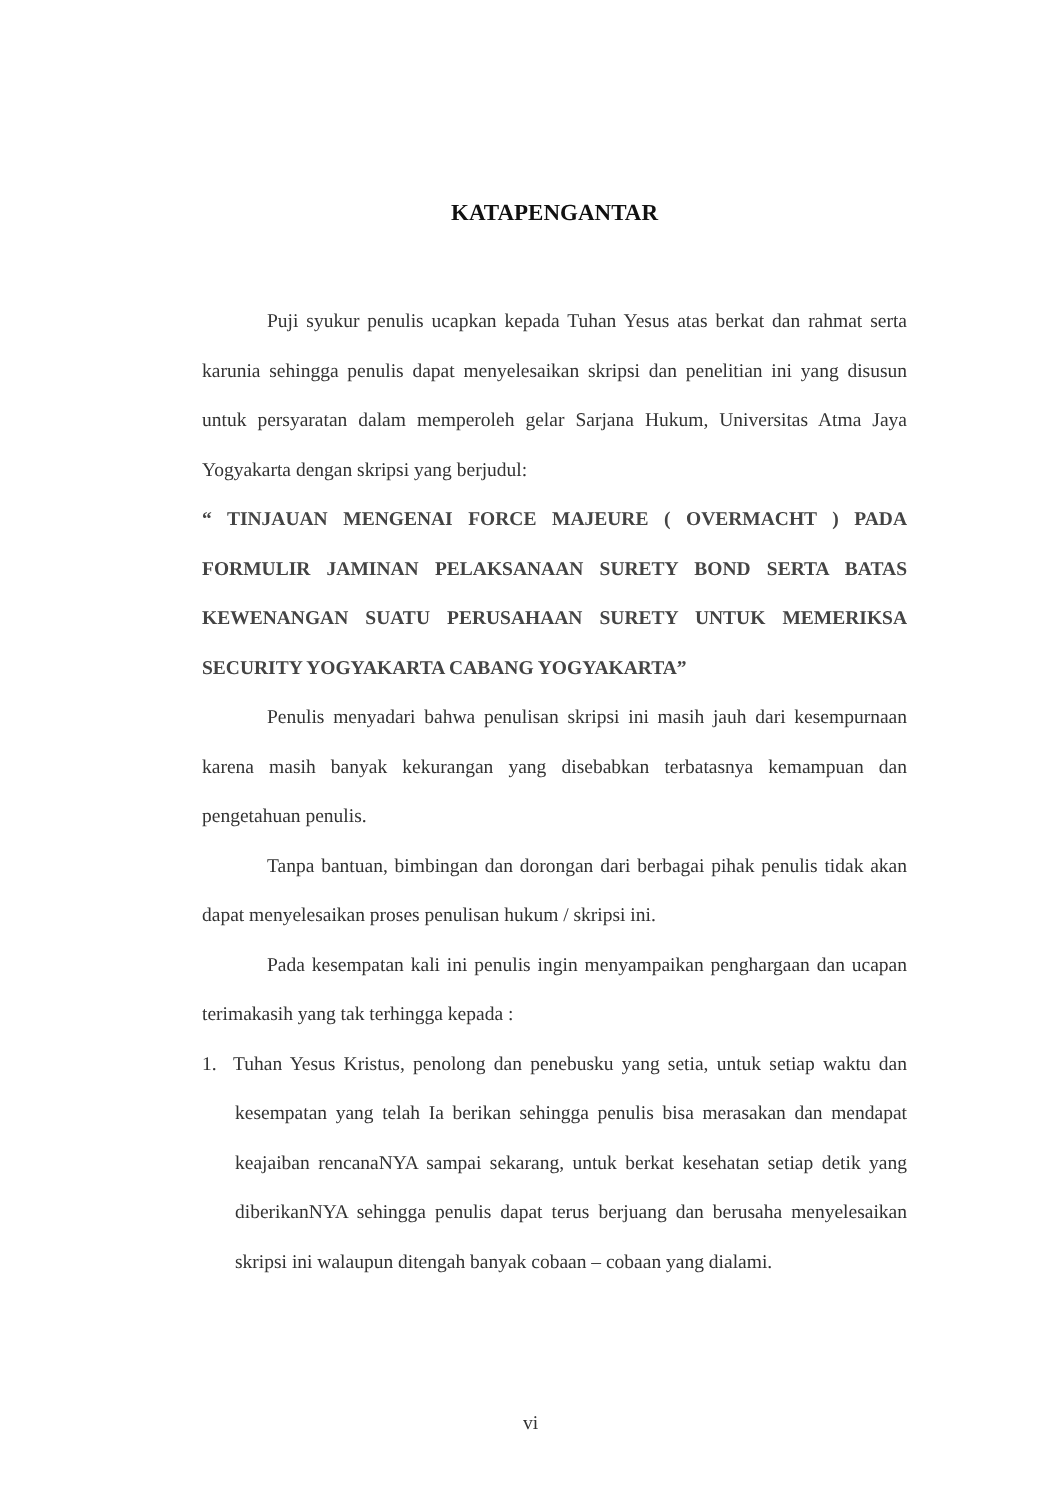KATAPENGANTAR
Puji syukur penulis ucapkan kepada Tuhan Yesus atas berkat dan rahmat serta karunia sehingga penulis dapat menyelesaikan skripsi dan penelitian ini yang disusun untuk persyaratan dalam memperoleh gelar Sarjana Hukum, Universitas Atma Jaya Yogyakarta dengan skripsi yang berjudul:
“ TINJAUAN MENGENAI FORCE MAJEURE ( OVERMACHT ) PADA FORMULIR JAMINAN PELAKSANAAN SURETY BOND SERTA BATAS KEWENANGAN SUATU PERUSAHAAN SURETY UNTUK MEMERIKSA SECURITY YOGYAKARTA CABANG YOGYAKARTA”
Penulis menyadari bahwa penulisan skripsi ini masih jauh dari kesempurnaan karena masih banyak kekurangan yang disebabkan terbatasnya kemampuan dan pengetahuan penulis.
Tanpa bantuan, bimbingan dan dorongan dari berbagai pihak penulis tidak akan dapat menyelesaikan proses penulisan hukum / skripsi ini.
Pada kesempatan kali ini penulis ingin menyampaikan penghargaan dan ucapan terimakasih yang tak terhingga kepada :
1. Tuhan Yesus Kristus, penolong dan penebusku yang setia, untuk setiap waktu dan kesempatan yang telah Ia berikan sehingga penulis bisa merasakan dan mendapat keajaiban rencanaNYA sampai sekarang, untuk berkat kesehatan setiap detik yang diberikanNYA sehingga penulis dapat terus berjuang dan berusaha menyelesaikan skripsi ini walaupun ditengah banyak cobaan – cobaan yang dialami.
vi